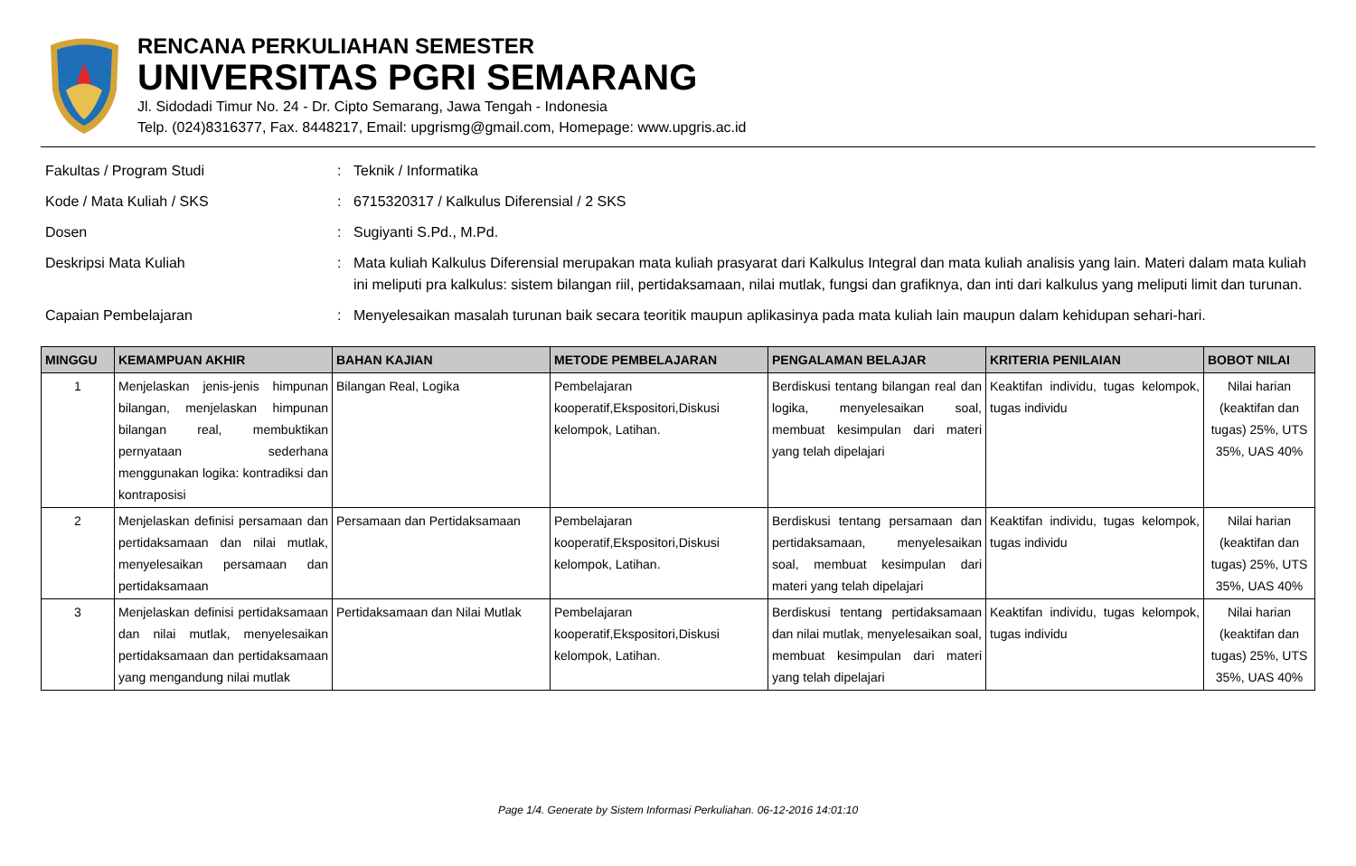RENCANA PERKULIAHAN SEMESTER
UNIVERSITAS PGRI SEMARANG
Jl. Sidodadi Timur No. 24 - Dr. Cipto Semarang, Jawa Tengah - Indonesia
Telp. (024)8316377, Fax. 8448217, Email: upgrismg@gmail.com, Homepage: www.upgris.ac.id
Fakultas / Program Studi : Teknik / Informatika
Kode / Mata Kuliah / SKS : 6715320317 / Kalkulus Diferensial / 2 SKS
Dosen : Sugiyanti S.Pd., M.Pd.
Deskripsi Mata Kuliah : Mata kuliah Kalkulus Diferensial merupakan mata kuliah prasyarat dari Kalkulus Integral dan mata kuliah analisis yang lain. Materi dalam mata kuliah ini meliputi pra kalkulus: sistem bilangan riil, pertidaksamaan, nilai mutlak, fungsi dan grafiknya, dan inti dari kalkulus yang meliputi limit dan turunan.
Capaian Pembelajaran : Menyelesaikan masalah turunan baik secara teoritik maupun aplikasinya pada mata kuliah lain maupun dalam kehidupan sehari-hari.
| MINGGU | KEMAMPUAN AKHIR | BAHAN KAJIAN | METODE PEMBELAJARAN | PENGALAMAN BELAJAR | KRITERIA PENILAIAN | BOBOT NILAI |
| --- | --- | --- | --- | --- | --- | --- |
| 1 | Menjelaskan jenis-jenis himpunan bilangan, menjelaskan himpunan bilangan real, membuktikan pernyataan sederhana menggunakan logika: kontradiksi dan kontraposisi | Bilangan Real, Logika | Pembelajaran kooperatif,Ekspositori,Diskusi kelompok, Latihan. | Berdiskusi tentang bilangan real dan logika, menyelesaikan soal, membuat kesimpulan dari materi yang telah dipelajari | Keaktifan individu, tugas kelompok, tugas individu | Nilai harian (keaktifan dan tugas) 25%, UTS 35%, UAS 40% |
| 2 | Menjelaskan definisi persamaan dan pertidaksamaan dan nilai mutlak, menyelesaikan persamaan dan pertidaksamaan | Persamaan dan Pertidaksamaan | Pembelajaran kooperatif,Ekspositori,Diskusi kelompok, Latihan. | Berdiskusi tentang persamaan dan pertidaksamaan, menyelesaikan soal, membuat kesimpulan dari materi yang telah dipelajari | Keaktifan individu, tugas kelompok, tugas individu | Nilai harian (keaktifan dan tugas) 25%, UTS 35%, UAS 40% |
| 3 | Menjelaskan definisi pertidaksamaan dan nilai mutlak, menyelesaikan pertidaksamaan dan pertidaksamaan yang mengandung nilai mutlak | Pertidaksamaan dan Nilai Mutlak | Pembelajaran kooperatif,Ekspositori,Diskusi kelompok, Latihan. | Berdiskusi tentang pertidaksamaan dan nilai mutlak, menyelesaikan soal, membuat kesimpulan dari materi yang telah dipelajari | Keaktifan individu, tugas kelompok, tugas individu | Nilai harian (keaktifan dan tugas) 25%, UTS 35%, UAS 40% |
Page 1/4. Generate by Sistem Informasi Perkuliahan. 06-12-2016 14:01:10